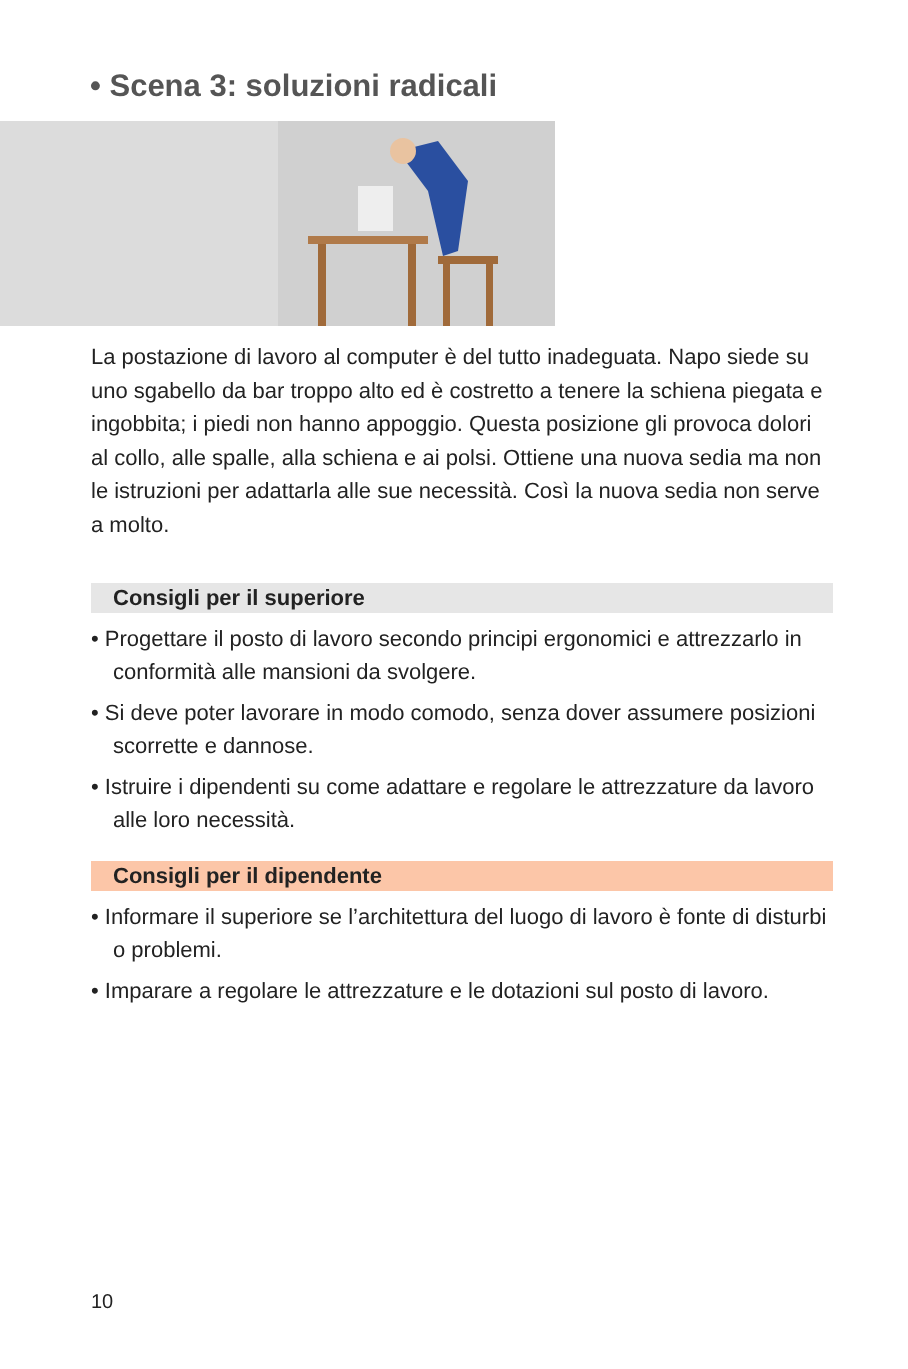• Scena 3: soluzioni radicali
La postazione di lavoro al computer è del tutto inadeguata. Napo siede su uno sgabello da bar troppo alto ed è costretto a tenere la schiena piegata e ingobbita; i piedi non hanno appoggio. Questa posizione gli provoca dolori al collo, alle spalle, alla schiena e ai polsi. Ottiene una nuova sedia ma non le istruzioni per adattarla alle sue necessità. Così la nuova sedia non serve a molto.
Consigli per il superiore
• Progettare il posto di lavoro secondo principi ergonomici e attrez­zarlo in conformità alle mansioni da svolgere.
• Si deve poter lavorare in modo comodo, senza dover assumere posizioni scorrette e dannose.
• Istruire i dipendenti su come adattare e regolare le attrezzature da lavoro alle loro necessità.
Consigli per il dipendente
• Informare il superiore se l’architettura del luogo di lavoro è fonte di disturbi o problemi.
• Imparare a regolare le attrezzature e le dotazioni sul posto di lavoro.
10